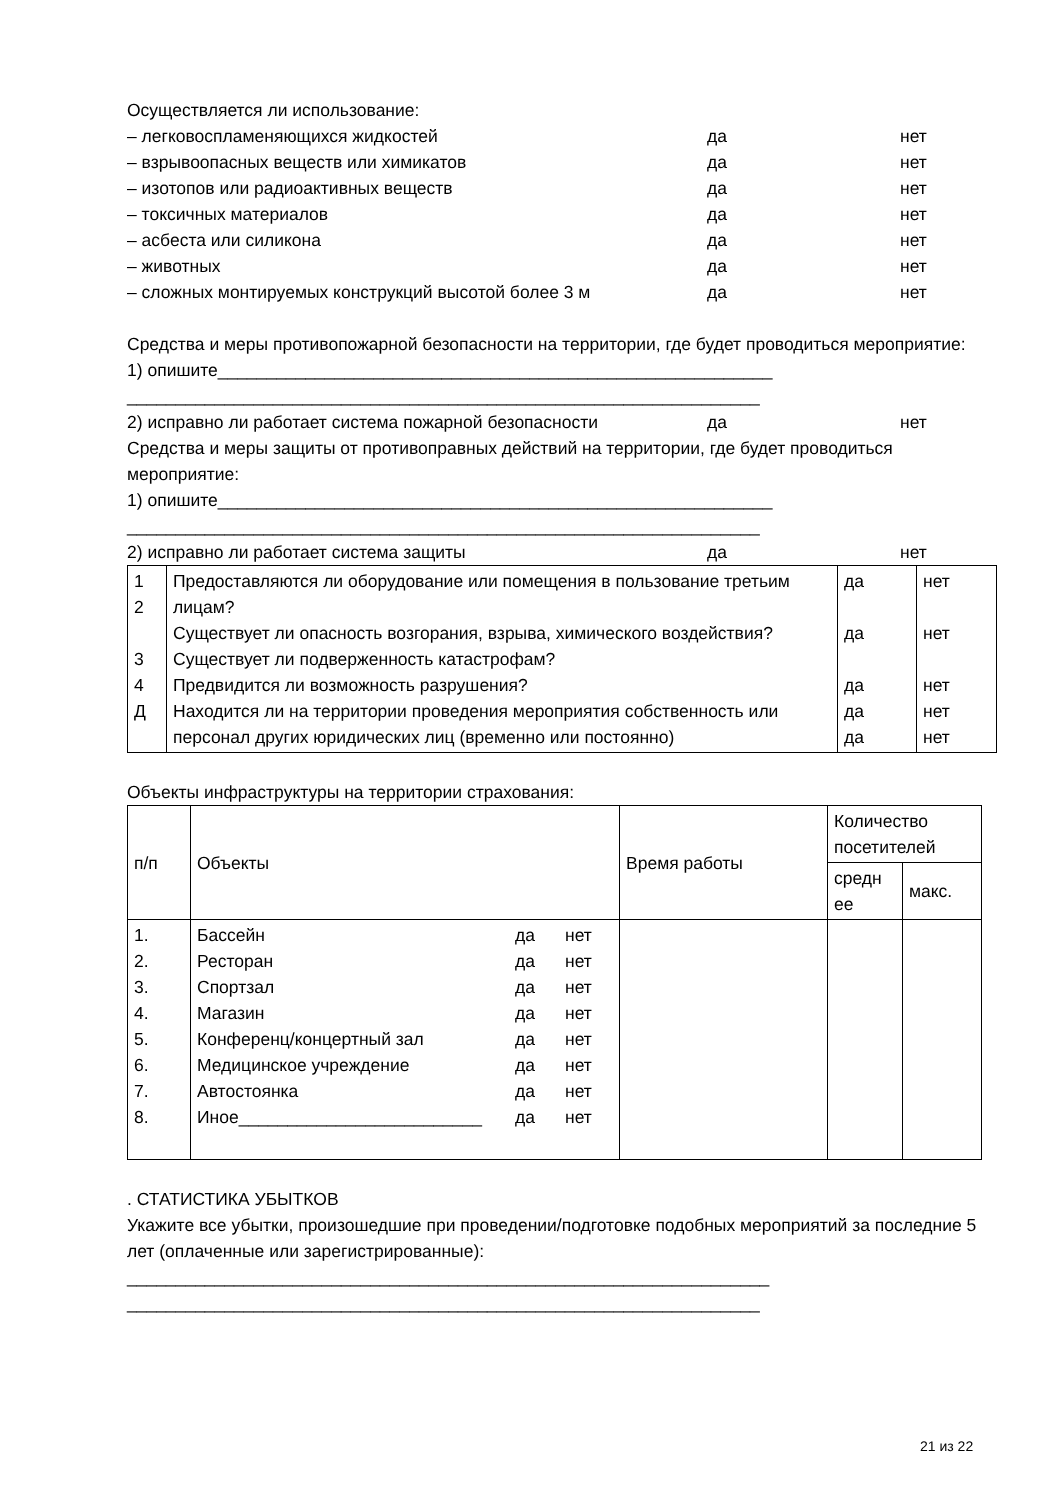Осуществляется ли использование:
– легковоспламеняющихся жидкостей да нет
– взрывоопасных веществ или химикатов да нет
– изотопов или радиоактивных веществ да нет
– токсичных материалов да нет
– асбеста или силикона да нет
– животных да нет
– сложных монтируемых конструкций высотой более 3 м да нет
Средства и меры противопожарной безопасности на территории, где будет проводиться мероприятие:
1) опишите_________________________________________________________
_________________________________________________________________
2) исправно ли работает система пожарной безопасности да нет
Средства и меры защиты от противоправных действий на территории, где будет проводиться мероприятие:
1) опишите_________________________________________________________
_________________________________________________________________
2) исправно ли работает система защиты да нет
| 1 2 3 4 Д | Предоставляются ли оборудование или помещения в пользование третьим лицам? Существует ли опасность возгорания, взрыва, химического воздействия? Существует ли подверженность катастрофам? Предвидится ли возможность разрушения? Находится ли на территории проведения мероприятия собственность или персонал других юридических лиц (временно или постоянно) | да да да да да | нет нет нет нет нет |
Объекты инфраструктуры на территории страхования:
| п/п | Объекты | Время работы | Количество посетителей | |
| | | | средн ее | макс. |
| 1. 2. 3. 4. 5. 6. 7. 8. | / Бассейн / да / нет / / Ресторан / да / нет / / Спортзал / да / нет / / Магазин / да / нет / / Конференц/концертный зал / да / нет / / Медицинское учреждение / да / нет / / Автостоянка / да / нет / / Иное_________________________ / да / нет / | | | |
. СТАТИСТИКА УБЫТКОВ
Укажите все убытки, произошедшие при проведении/подготовке подобных мероприятий за последние 5 лет (оплаченные или зарегистрированные):
__________________________________________________________________
_________________________________________________________________
21 из 22